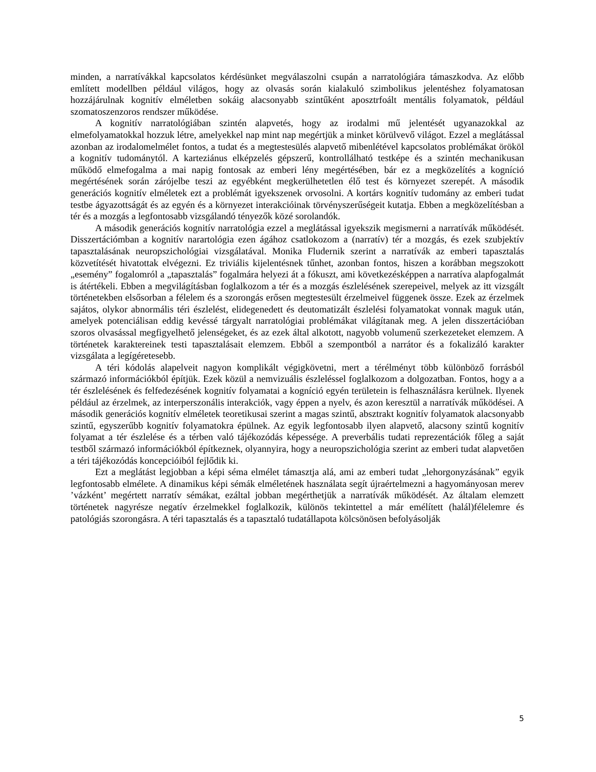minden, a narratívákkal kapcsolatos kérdésünket megválaszolni csupán a narratológiára támaszkodva. Az előbb említett modellben például világos, hogy az olvasás során kialakuló szimbolikus jelentéshez folyamatosan hozzájárulnak kognitív elméletben sokáig alacsonyabb szintűként aposztrfoált mentális folyamatok, például szomatoszenzoros rendszer működése.
A kognitív narratológiában szintén alapvetés, hogy az irodalmi mű jelentését ugyanazokkal az elmefolyamatokkal hozzuk létre, amelyekkel nap mint nap megértjük a minket körülvevő világot. Ezzel a meglátással azonban az irodalomelmélet fontos, a tudat és a megtestesülés alapvető mibenlétével kapcsolatos problémákat örököl a kognitív tudománytól. A karteziánus elképzelés gépszerű, kontrollálható testképe és a szintén mechanikusan működő elmefogalma a mai napig fontosak az emberi lény megértésében, bár ez a megközelítés a kogníció megértésének során zárójelbe teszi az egyébként megkerülhetetlen élő test és környezet szerepét. A második generációs kognitív elméletek ezt a problémát igyekszenek orvosolni. A kortárs kognitív tudomány az emberi tudat testbe ágyazottságát és az egyén és a környezet interakcióinak törvényszerűségeit kutatja. Ebben a megközelítésban a tér és a mozgás a legfontosabb vizsgálandó tényezők közé sorolandók.
A második generációs kognitív narratológia ezzel a meglátással igyekszik megismerni a narratívák működését. Disszertációmban a kognitív narartológia ezen ágához csatlokozom a (narratív) tér a mozgás, és ezek szubjektív tapasztalásának neuropszichológiai vizsgálatával. Monika Fludernik szerint a narratívák az emberi tapasztalás közvetítését hivatottak elvégezni. Ez triviális kijelentésnek tűnhet, azonban fontos, hiszen a korábban megszokott „esemény” fogalomról a „tapasztalás” fogalmára helyezi át a fókuszt, ami következésképpen a narratíva alapfogalmát is átértékeli. Ebben a megvilágításban foglalkozom a tér és a mozgás észlelésének szerepeivel, melyek az itt vizsgált történetekben elsősorban a félelem és a szorongás erősen megtestesült érzelmeivel függenek össze. Ezek az érzelmek sajátos, olykor abnormális téri észlelést, elidegenedett és deutomatizált észlelési folyamatokat vonnak maguk után, amelyek potenciálisan eddig kevéssé tárgyalt narratológiai problémákat világítanak meg. A jelen disszertációban szoros olvasással megfigyelhető jelenségeket, és az ezek által alkotott, nagyobb volumenű szerkezeteket elemzem. A történetek karaktereinek testi tapasztalásait elemzem. Ebből a szempontból a narrátor és a fokalizáló karakter vizsgálata a legígéretesebb.
A téri kódolás alapelveit nagyon komplikált végigkövetni, mert a térélményt több különböző forrásból származó információkból építjük. Ezek közül a nemvizuális észleléssel foglalkozom a dolgozatban. Fontos, hogy a a tér észlelésének és felfedezésének kognitív folyamatai a kogníció egyén területein is felhasználásra kerülnek. Ilyenek például az érzelmek, az interperszonális interakciók, vagy éppen a nyelv, és azon keresztül a narratívák működései. A második generációs kognitív elméletek teoretikusai szerint a magas szintű, absztrakt kognitív folyamatok alacsonyabb szintű, egyszerűbb kognitív folyamatokra épülnek. Az egyik legfontosabb ilyen alapvető, alacsony szintű kognitív folyamat a tér észlelése és a térben való tájékozódás képessége. A preverbális tudati reprezentációk főleg a saját testből származó információkból építkeznek, olyannyira, hogy a neuropszichológia szerint az emberi tudat alapvetően a téri tájékozódás koncepcióiból fejlődik ki.
Ezt a meglátást legjobban a képi séma elmélet támasztja alá, ami az emberi tudat „lehorgonyzásának” egyik legfontosabb elmélete. A dinamikus képi sémák elméletének használata segít újraértelmezni a hagyományosan merev ’vázként’ megértett narratív sémákat, ezáltal jobban megérthetjük a narratívák működését. Az általam elemzett történetek nagyrésze negatív érzelmekkel foglalkozik, különös tekintettel a már emélített (halál)félelemre és patológiás szorongásra. A téri tapasztalás és a tapasztaló tudatállapota kölcsönösen befolyásolják
5